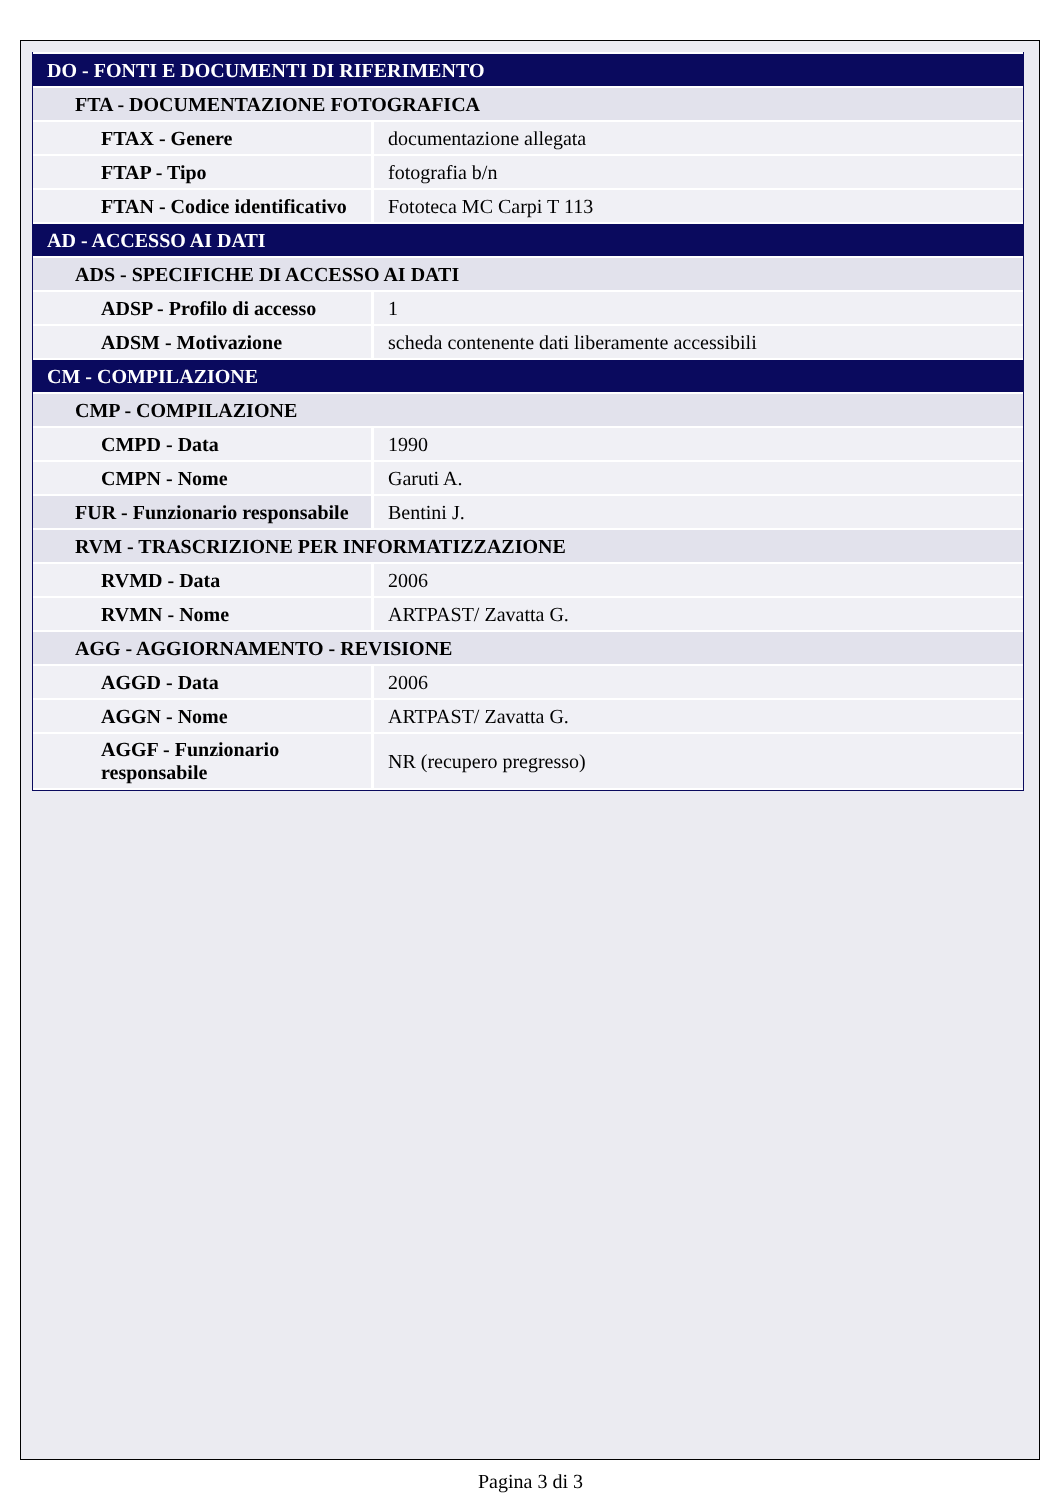| DO - FONTI E DOCUMENTI DI RIFERIMENTO | |
| FTA - DOCUMENTAZIONE FOTOGRAFICA | |
| FTAX - Genere | documentazione allegata |
| FTAP - Tipo | fotografia b/n |
| FTAN - Codice identificativo | Fototeca MC Carpi T 113 |
| AD - ACCESSO AI DATI | |
| ADS - SPECIFICHE DI ACCESSO AI DATI | |
| ADSP - Profilo di accesso | 1 |
| ADSM - Motivazione | scheda contenente dati liberamente accessibili |
| CM - COMPILAZIONE | |
| CMP - COMPILAZIONE | |
| CMPD - Data | 1990 |
| CMPN - Nome | Garuti A. |
| FUR - Funzionario responsabile | Bentini J. |
| RVM - TRASCRIZIONE PER INFORMATIZZAZIONE | |
| RVMD - Data | 2006 |
| RVMN - Nome | ARTPAST/ Zavatta G. |
| AGG - AGGIORNAMENTO - REVISIONE | |
| AGGD - Data | 2006 |
| AGGN - Nome | ARTPAST/ Zavatta G. |
| AGGF - Funzionario responsabile | NR (recupero pregresso) |
Pagina 3 di 3